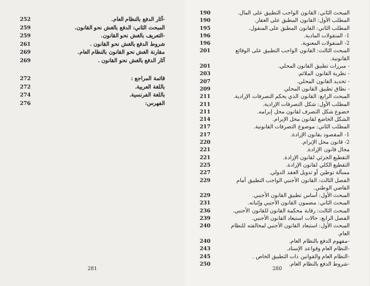-آثار الدفع بالنظام العام. 252
المبحث الثاني: الدفع بالغش نحو القانون. 259
-التعريف بالغش نحو القانون. 259
شروط الدفع بالغش نحو القانون . 261
مقارنة الغش نحو القانون بالنظام العام. 269
آثار الدفع بالغش نحو القانون . 269
قائمة المراجع : 272
باللغة العربية. 272
باللغة الفرنسية. 274
الفهرس: 276
281
المبحث الثاني: القانون الواجب التطبيق على المال. 190
المطلب الأول: القانون المطبق على العقار. 190
المطلب الثاني: القانون المطبق على المنقول. 195
1- المنقولات المادية. 196
2- المنقولات المعنوية. 196
المبحث الثالث: القانون الواجب التطبيق على الوقائع القانونية. 201
- مبررات تطبيق القانون المحلي. 201
- نظرية القانون الملائم. 203
- تحديد القانون المحلي. 207
- نطاق تطبيق القانون المحلي 209
المبحث الرابع: القانون الذي يحكم التصرفات الإرادية. 211
المطلب الأول: شكل التصرفات الإرادية. 211
خضوع شكل التصرف لقانون محل إبرامه. 211
الشكل الخاضع لقانون محل الإبرام. 214
المطلب الثاني: موضوع التصرفات القانونية. 217
1- المقصود بقانون الإرادة. 217
2- قانون محل الإبرام. 220
مجال قانون الإرادة. 221
التقطيع الجزئي لقانون الإرادة. 221
التقطيع الكلي لقانون الإرادة. 225
مسألة توطين أو تدويل العقد الدولي. 227
الفصل الثالث: القانون الأجنبي الواجب التطبيق أمام القاضي الوطني. 229
المبحث الأول: أساس تطبيق القانون الأجنبي. 229
المبحث الثاني: مضمون القانون الأجنبي وإثباته. 231
المبحث الثالث: رقابة محكمة القانون للقانون الأجنبي. 236
الفصل الرابع: حالات استبعاد القانون الأجنبي. 239
المبحث الأول: استبعاد القانون الأجنبي لمخالفته للنظام العام. 240
-مفهوم الدفع بالنظام العام. 240
-النظام العام وقواعد الإسناد. 243
-النظام العام والقوانين ذات التطبيق الخاص . 245
-شروط الدفع بالنظام العام. 250
280